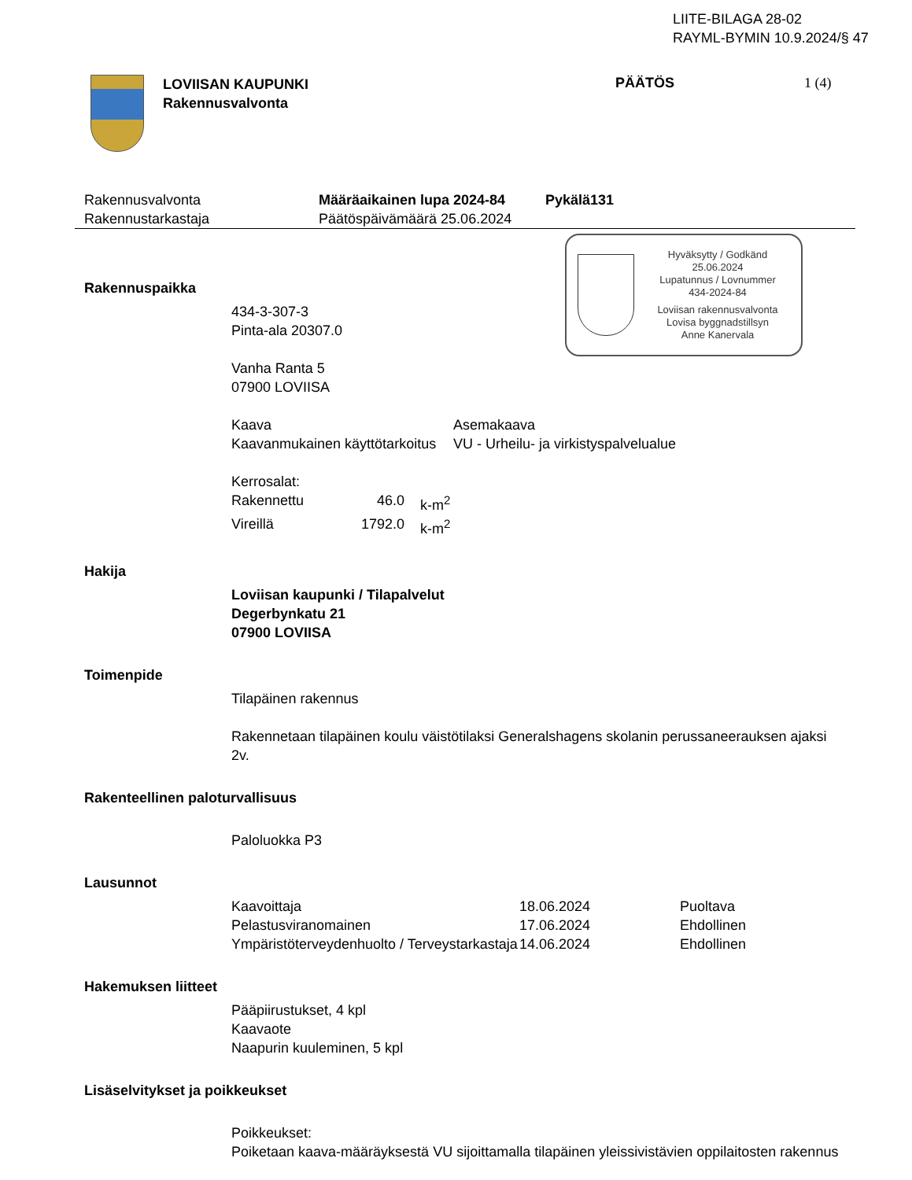LIITE-BILAGA 28-02
RAYML-BYMIN 10.9.2024/§ 47
LOVIISAN KAUPUNKI
Rakennusvalvonta
PÄÄTÖS 1 (4)
Rakennusvalvonta
Rakennustarkastaja
Määräaikainen lupa 2024-84
Päätöspäivämäärä 25.06.2024
Pykälä131
Hyväksytty / Godkänd
25.06.2024
Lupatunnus / Lovnummer
434-2024-84
Loviisan rakennusvalvonta
Lovisa byggnadstillsyn
Anne Kanervala
Rakennuspaikka
434-3-307-3
Pinta-ala 20307.0
Vanha Ranta 5
07900 LOVIISA
| Kaava | Asemakaava |
| Kaavanmukainen käyttötarkoitus | VU - Urheilu- ja virkistyspalvelualue |
Kerrosalat:
| Rakennettu | 46.0 | k-m<sup>2</sup> |
| Vireillä | 1792.0 | k-m<sup>2</sup> |
Hakija
Loviisan kaupunki / Tilapalvelut
Degerbynkatu 21
07900 LOVIISA
Toimenpide
Tilapäinen rakennus
Rakennetaan tilapäinen koulu väistötilaksi Generalshagens skolanin perussaneerauksen ajaksi 2v.
Rakenteellinen paloturvallisuus
Paloluokka P3
Lausunnot
| Kaavoittaja | 18.06.2024 | Puoltava |
| Pelastusviranomainen | 17.06.2024 | Ehdollinen |
| Ympäristöterveydenhuolto / Terveystarkastaja | 14.06.2024 | Ehdollinen |
Hakemuksen liitteet
Pääpiirustukset, 4 kpl
Kaavaote
Naapurin kuuleminen, 5 kpl
Lisäselvitykset ja poikkeukset
Poikkeukset:
Poiketaan kaava-määräyksestä VU sijoittamalla tilapäinen yleissivistävien oppilaitosten rakennus